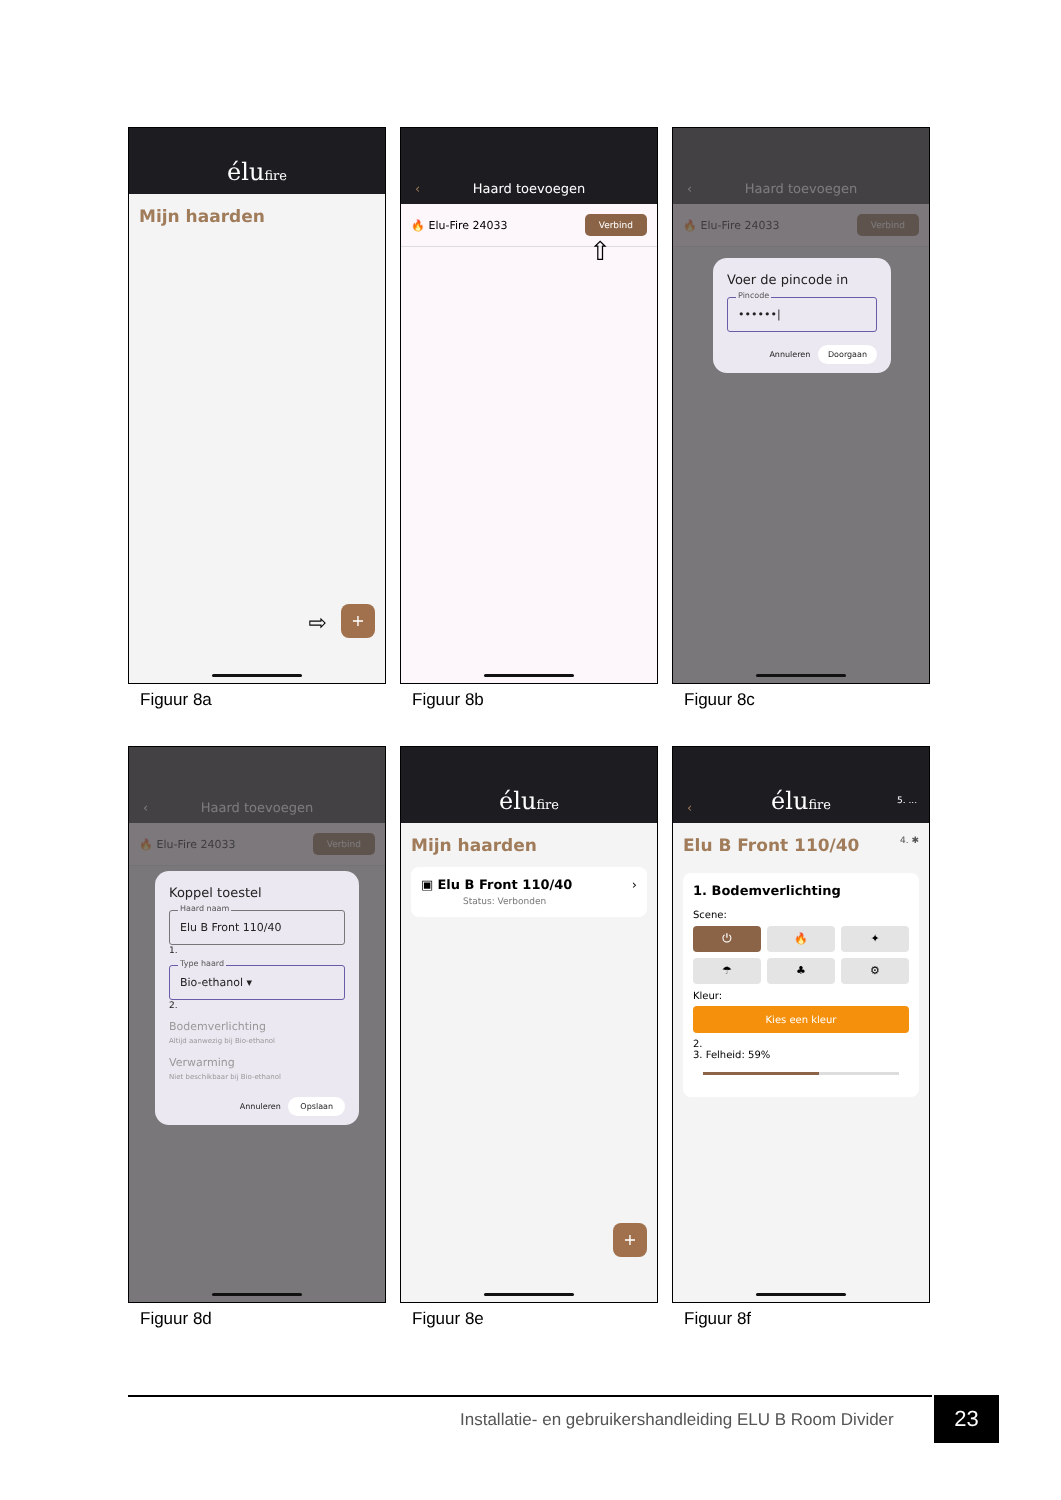élufire
Mijn haarden
⇨ +
Figuur 8a
‹ Haard toevoegen
🔥 Elu-Fire 24033 Verbind
⇧
Figuur 8b
‹ Haard toevoegen
🔥 Elu-Fire 24033 Verbind
Voer de pincode in
Pincode
••••••|
Annuleren Doorgaan
Figuur 8c
‹ Haard toevoegen
🔥 Elu-Fire 24033 Verbind
Koppel toestel
Haard naam
Elu B Front 110/40
1.
Type haard
Bio-ethanol ▾
2.
Bodemverlichting
Altijd aanwezig bij Bio-ethanol
Verwarming
Niet beschikbaar bij Bio-ethanol
Annuleren Opslaan
Figuur 8d
élufire
Mijn haarden
▣ Elu B Front 110/40 ›
Status: Verbonden
+
Figuur 8e
‹ élufire
5. ...
Elu B Front 110/40 4. ✱
1. Bodemverlichting
Scene:
⏻
🔥
✦
☂
♣
⚙
Kleur:
Kies een kleur
2.
3. Felheid: 59%
Figuur 8f
Installatie- en gebruikershandleiding ELU B Room Divider
23